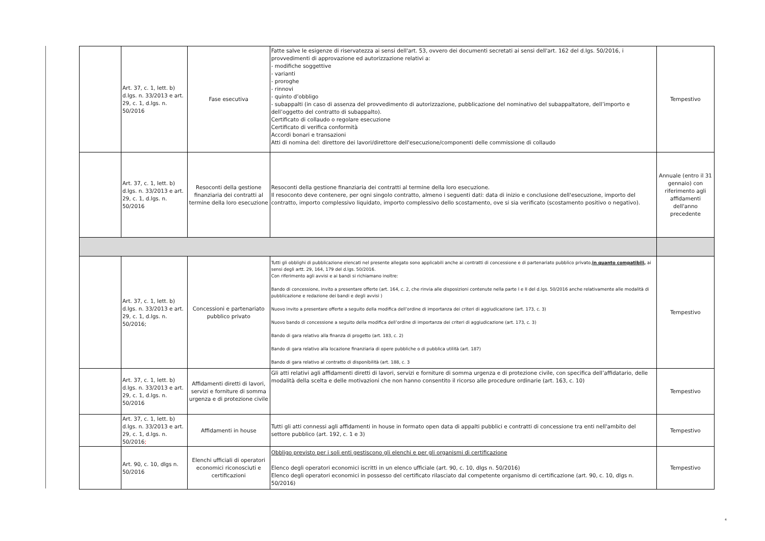| | Art. 37, c. 1, lett. b) d.lgs. n. 33/2013 e art. 29, c. 1, d.lgs. n. 50/2016 | Fase esecutiva | Fatte salve le esigenze di riservatezza ai sensi dell'art. 53, ovvero dei documenti secretati ai sensi dell'art. 162 del d.lgs. 50/2016, i provvedimenti di approvazione ed autorizzazione relativi a: - modifiche soggettive - varianti - proroghe - rinnovi - quinto d’obbligo - subappalti (in caso di assenza del provvedimento di autorizzazione, pubblicazione del nominativo del subappaltatore, dell’importo e dell’oggetto del contratto di subappalto). Certificato di collaudo o regolare esecuzione Certificato di verifica conformità Accordi bonari e transazioni Atti di nomina del: direttore dei lavori/direttore dell'esecuzione/componenti delle commissione di collaudo | Tempestivo |
| | Art. 37, c. 1, lett. b) d.lgs. n. 33/2013 e art. 29, c. 1, d.lgs. n. 50/2016 | Resoconti della gestione finanziaria dei contratti al termine della loro esecuzione | Resoconti della gestione finanziaria dei contratti al termine della loro esecuzione. Il resoconto deve contenere, per ogni singolo contratto, almeno i seguenti dati: data di inizio e conclusione dell'esecuzione, importo del contratto, importo complessivo liquidato, importo complessivo dello scostamento, ove si sia verificato (scostamento positivo o negativo). | Annuale (entro il 31 gennaio) con riferimento agli affidamenti dell'anno precedente |
| | Art. 37, c. 1, lett. b) d.lgs. n. 33/2013 e art. 29, c. 1, d.lgs. n. 50/2016; | Concessioni e partenariato pubblico privato | Tutti gli obblighi di pubblicazione elencati nel presente allegato sono applicabili anche ai contratti di concessione e di partenariato pubblico privato, in quanto compatibili, ai sensi degli artt. 29, 164, 179 del d.lgs. 50/2016. Con riferimento agli avvisi e ai bandi si richiamano inoltre: Bando di concessione, invito a presentare offerte (art. 164, c. 2, che rinvia alle disposizioni contenute nella parte I e II del d.lgs. 50/2016 anche relativamente alle modalità di pubblicazione e redazione dei bandi e degli avvisi ) Nuovo invito a presentare offerte a seguito della modifica dell’ordine di importanza dei criteri di aggiudicazione (art. 173, c. 3) Nuovo bando di concessione a seguito della modifica dell’ordine di importanza dei criteri di aggiudicazione (art. 173, c. 3) Bando di gara relativo alla finanza di progetto (art. 183, c. 2) Bando di gara relativo alla locazione finanziaria di opere pubbliche o di pubblica utilità (art. 187) Bando di gara relativo al contratto di disponibilità (art. 188, c. 3 | Tempestivo |
| | Art. 37, c. 1, lett. b) d.lgs. n. 33/2013 e art. 29, c. 1, d.lgs. n. 50/2016 | Affidamenti diretti di lavori, servizi e forniture di somma urgenza e di protezione civile | Gli atti relativi agli affidamenti diretti di lavori, servizi e forniture di somma urgenza e di protezione civile, con specifica dell’affidatario, delle modalità della scelta e delle motivazioni che non hanno consentito il ricorso alle procedure ordinarie (art. 163, c. 10) | Tempestivo |
| | Art. 37, c. 1, lett. b) d.lgs. n. 33/2013 e art. 29, c. 1, d.lgs. n. 50/2016 ; | Affidamenti in house | Tutti gli atti connessi agli affidamenti in house in formato open data di appalti pubblici e contratti di concessione tra enti nell'ambito del settore pubblico (art. 192, c. 1 e 3) | Tempestivo |
| | Art. 90, c. 10, dlgs n. 50/2016 | Elenchi ufficiali di operatori economici riconosciuti e certificazioni | Obbligo previsto per i soli enti gestiscono gli elenchi e per gli organismi di certificazione Elenco degli operatori economici iscritti in un elenco ufficiale (art. 90, c. 10, dlgs n. 50/2016) Elenco degli operatori economici in possesso del certificato rilasciato dal competente organismo di certificazione (art. 90, c. 10, dlgs n. 50/2016) | Tempestivo |
4